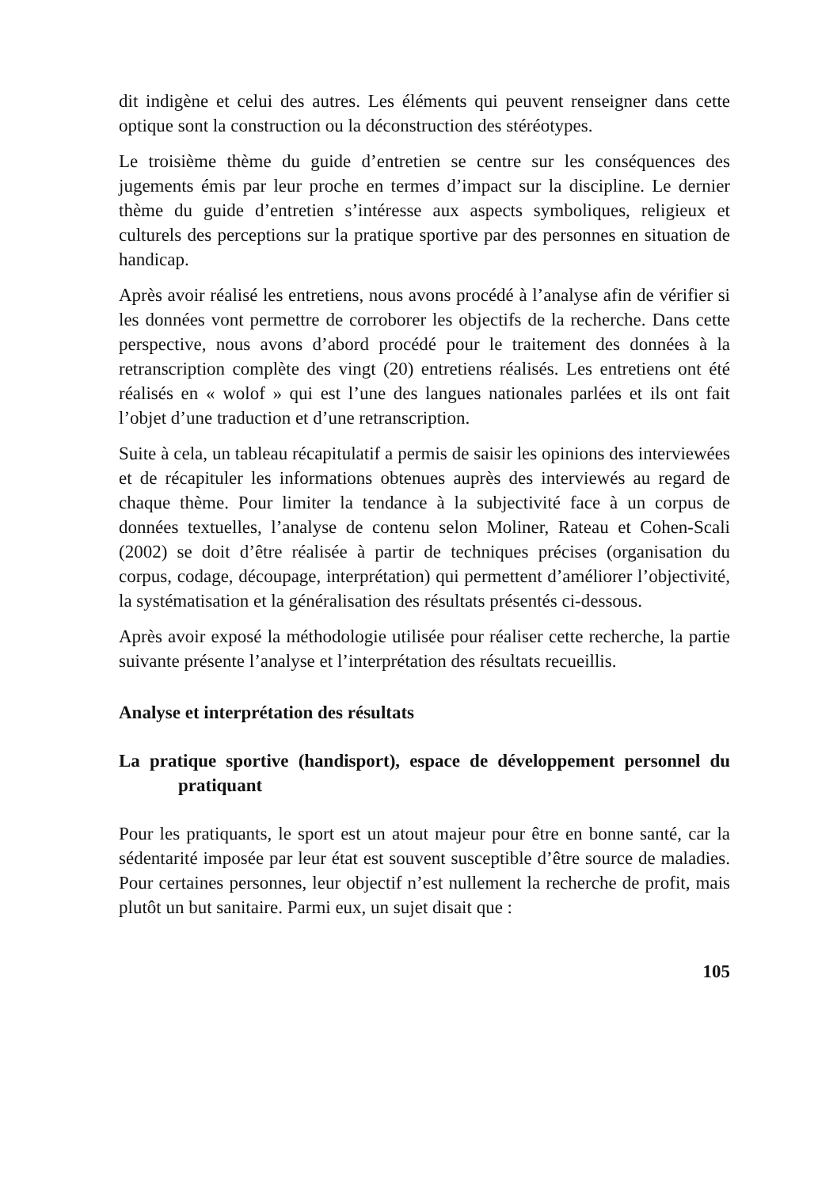dit indigène et celui des autres. Les éléments qui peuvent renseigner dans cette optique sont la construction ou la déconstruction des stéréotypes.
Le troisième thème du guide d’entretien se centre sur les conséquences des jugements émis par leur proche en termes d’impact sur la discipline. Le dernier thème du guide d’entretien s’intéresse aux aspects symboliques, religieux et culturels des perceptions sur la pratique sportive par des personnes en situation de handicap.
Après avoir réalisé les entretiens, nous avons procédé à l’analyse afin de vérifier si les données vont permettre de corroborer les objectifs de la recherche. Dans cette perspective, nous avons d’abord procédé pour le traitement des données à la retranscription complète des vingt (20) entretiens réalisés. Les entretiens ont été réalisés en « wolof » qui est l’une des langues nationales parlées et ils ont fait l’objet d’une traduction et d’une retranscription.
Suite à cela, un tableau récapitulatif a permis de saisir les opinions des interviewées et de récapituler les informations obtenues auprès des interviewés au regard de chaque thème. Pour limiter la tendance à la subjectivité face à un corpus de données textuelles, l’analyse de contenu selon Moliner, Rateau et Cohen-Scali (2002) se doit d’être réalisée à partir de techniques précises (organisation du corpus, codage, découpage, interprétation) qui permettent d’améliorer l’objectivité, la systématisation et la généralisation des résultats présentés ci-dessous.
Après avoir exposé la méthodologie utilisée pour réaliser cette recherche, la partie suivante présente l’analyse et l’interprétation des résultats recueillis.
Analyse et interprétation des résultats
La pratique sportive (handisport), espace de développement personnel du pratiquant
Pour les pratiquants, le sport est un atout majeur pour être en bonne santé, car la sédentarité imposée par leur état est souvent susceptible d’être source de maladies. Pour certaines personnes, leur objectif n’est nullement la recherche de profit, mais plutôt un but sanitaire. Parmi eux, un sujet disait que :
105